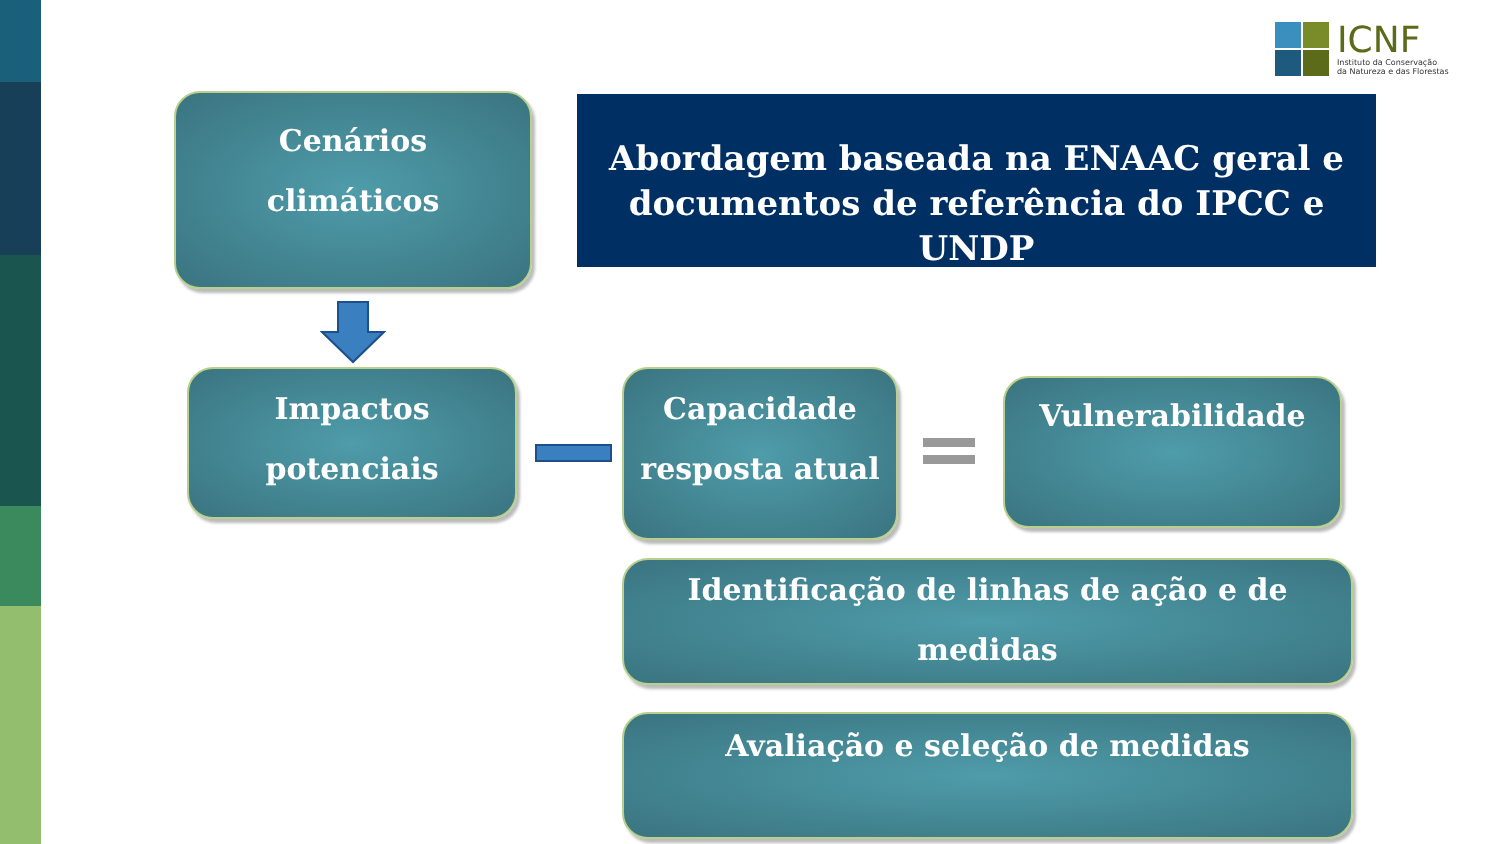ICNF
Instituto da Conservação
da Natureza e das Florestas
Cenários
climáticos
Abordagem baseada na ENAAC geral e documentos de referência do IPCC e UNDP
Impactos
potenciais
Capacidade
resposta atual
Vulnerabilidade
Identificação de linhas de ação e de medidas
Avaliação e seleção de medidas